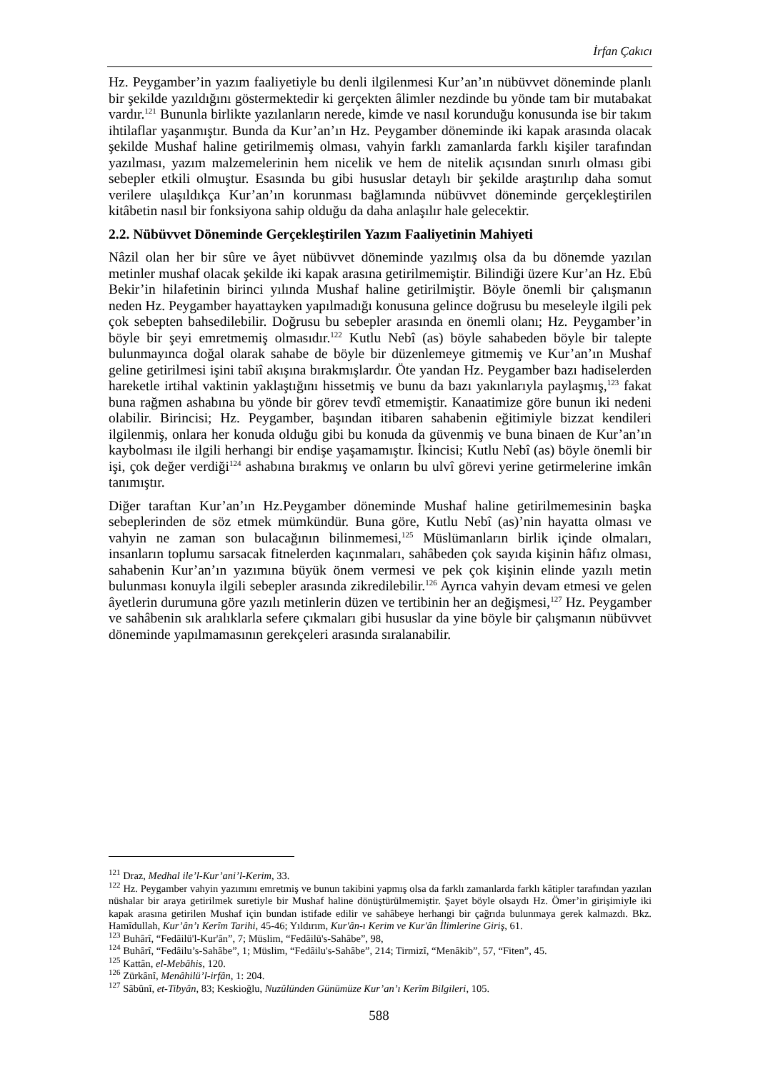İrfan Çakıcı
Hz. Peygamber’in yazım faaliyetiyle bu denli ilgilenmesi Kur’an’ın nübüvvet döneminde planlı bir şekilde yazıldığını göstermektedir ki gerçekten âlimler nezdinde bu yönde tam bir mutabakat vardır.<sup>121</sup> Bununla birlikte yazılanların nerede, kimde ve nasıl korunduğu konusunda ise bir takım ihtilaflar yaşanmıştır. Bunda da Kur’an’ın Hz. Peygamber döneminde iki kapak arasında olacak şekilde Mushaf haline getirilmemiş olması, vahyin farklı zamanlarda farklı kişiler tarafından yazılması, yazım malzemelerinin hem nicelik ve hem de nitelik açısından sınırlı olması gibi sebepler etkili olmuştur. Esasında bu gibi hususlar detaylı bir şekilde araştırılıp daha somut verilere ulaşıldıkça Kur’an’ın korunması bağlamında nübüvvet döneminde gerçekleştirilen kitâbetin nasıl bir fonksiyona sahip olduğu da daha anlaşılır hale gelecektir.
2.2. Nübüvvet Döneminde Gerçekleştirilen Yazım Faaliyetinin Mahiyeti
Nâzil olan her bir sûre ve âyet nübüvvet döneminde yazılmış olsa da bu dönemde yazılan metinler mushaf olacak şekilde iki kapak arasına getirilmemiştir. Bilindiği üzere Kur’an Hz. Ebû Bekir’in hilafetinin birinci yılında Mushaf haline getirilmiştir. Böyle önemli bir çalışmanın neden Hz. Peygamber hayattayken yapılmadığı konusuna gelince doğrusu bu meseleyle ilgili pek çok sebepten bahsedilebilir. Doğrusu bu sebepler arasında en önemli olanı; Hz. Peygamber’in böyle bir şeyi emretmemiş olmasıdır.<sup>122</sup> Kutlu Nebî (as) böyle sahabeden böyle bir talepte bulunmayınca doğal olarak sahabe de böyle bir düzenlemeye gitmemiş ve Kur’an’ın Mushaf geline getirilmesi işini tabiî akışına bırakmışlardır. Öte yandan Hz. Peygamber bazı hadiselerden hareketle irtihal vaktinin yaklaştığını hissetmiş ve bunu da bazı yakınlarıyla paylaşmış,<sup>123</sup> fakat buna rağmen ashabına bu yönde bir görev tevdî etmemiştir. Kanaatimize göre bunun iki nedeni olabilir. Birincisi; Hz. Peygamber, başından itibaren sahabenin eğitimiyle bizzat kendileri ilgilenmiş, onlara her konuda olduğu gibi bu konuda da güvenmiş ve buna binaen de Kur’an’ın kaybolması ile ilgili herhangi bir endişe yaşamamıştır. İkincisi; Kutlu Nebî (as) böyle önemli bir işi, çok değer verdiği<sup>124</sup> ashabına bırakmış ve onların bu ulvî görevi yerine getirmelerine imkân tanımıştır.
Diğer taraftan Kur’an’ın Hz.Peygamber döneminde Mushaf haline getirilmemesinin başka sebeplerinden de söz etmek mümkündür. Buna göre, Kutlu Nebî (as)’nin hayatta olması ve vahyin ne zaman son bulacağının bilinmemesi,<sup>125</sup> Müslümanların birlik içinde olmaları, insanların toplumu sarsacak fitnelerden kaçınmaları, sahâbeden çok sayıda kişinin hâfız olması, sahabenin Kur’an’ın yazımına büyük önem vermesi ve pek çok kişinin elinde yazılı metin bulunması konuyla ilgili sebepler arasında zikredilebilir.<sup>126</sup> Ayrıca vahyin devam etmesi ve gelen âyetlerin durumuna göre yazılı metinlerin düzen ve tertibinin her an değişmesi,<sup>127</sup> Hz. Peygamber ve sahâbenin sık aralıklarla sefere çıkmaları gibi hususlar da yine böyle bir çalışmanın nübüvvet döneminde yapılmamasının gerekçeleri arasında sıralanabilir.
<sup>121</sup> Draz, Medhal ile’l-Kur’ani’l-Kerim, 33.
<sup>122</sup> Hz. Peygamber vahyin yazımını emretmiş ve bunun takibini yapmış olsa da farklı zamanlarda farklı kâtipler tarafından yazılan nüshalar bir araya getirilmek suretiyle bir Mushaf haline dönüştürülmemiştir. Şayet böyle olsaydı Hz. Ömer’in girişimiyle iki kapak arasına getirilen Mushaf için bundan istifade edilir ve sahâbeye herhangi bir çağrıda bulunmaya gerek kalmazdı. Bkz. Hamîdullah, Kur’ân’ı Kerîm Tarihi, 45-46; Yıldırım, Kur'ân-ı Kerim ve Kur'ân İlimlerine Giriş, 61.
<sup>123</sup> Buhârî, “Fedâilü'l-Kur'ân”, 7; Müslim, “Fedâilü's-Sahâbe”, 98,
<sup>124</sup> Buhârî, “Fedâilu’s-Sahâbe”, 1; Müslim, “Fedâilu's-Sahâbe”, 214; Tirmizî, “Menâkib”, 57, “Fiten”, 45.
<sup>125</sup> Kattân, el-Mebâhis, 120.
<sup>126</sup> Zürkânî, Menâhilü’l-irfân, 1: 204.
<sup>127</sup> Sâbûnî, et-Tibyân, 83; Keskioğlu, Nuzûlünden Günümüze Kur’an’ı Kerîm Bilgileri, 105.
588